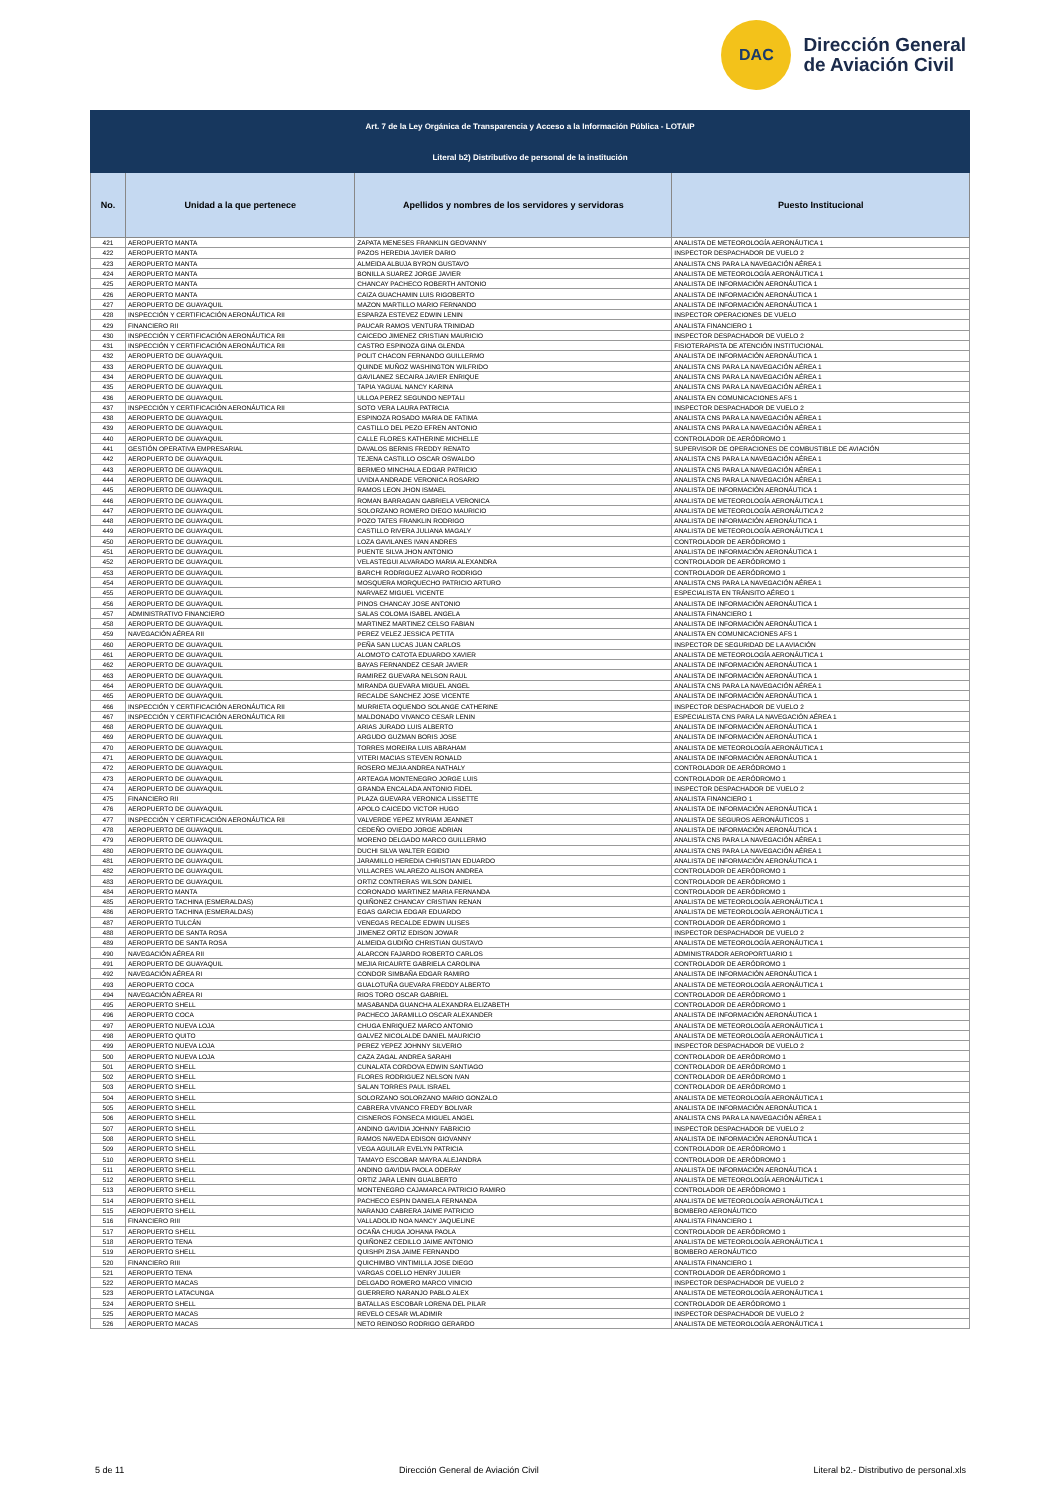DAC
Dirección General
de Aviación Civil
| Art. 7 de la Ley Orgánica de Transparencia y Acceso a la Información Pública - LOTAIP | | | |
| Literal b2) Distributivo de personal de la institución | | | |
| No. | Unidad a la que pertenece | Apellidos y nombres de los servidores y servidoras | Puesto Institucional |
| 421 | AEROPUERTO MANTA | ZAPATA MENESES FRANKLIN GEOVANNY | ANALISTA DE METEOROLOGÍA AERONÁUTICA 1 |
| 422 | AEROPUERTO MANTA | PAZOS HEREDIA JAVIER DARIO | INSPECTOR DESPACHADOR DE VUELO 2 |
| 423 | AEROPUERTO MANTA | ALMEIDA ALBUJA BYRON GUSTAVO | ANALISTA CNS PARA LA NAVEGACIÓN AÉREA 1 |
| 424 | AEROPUERTO MANTA | BONILLA SUAREZ JORGE JAVIER | ANALISTA DE METEOROLOGÍA AERONÁUTICA 1 |
| 425 | AEROPUERTO MANTA | CHANCAY PACHECO ROBERTH ANTONIO | ANALISTA DE INFORMACIÓN AERONÁUTICA 1 |
| 426 | AEROPUERTO MANTA | CAIZA GUACHAMIN LUIS RIGOBERTO | ANALISTA DE INFORMACIÓN AERONÁUTICA 1 |
| 427 | AEROPUERTO DE GUAYAQUIL | MAZON MARTILLO MARIO FERNANDO | ANALISTA DE INFORMACIÓN AERONÁUTICA 1 |
| 428 | INSPECCIÓN Y CERTIFICACIÓN AERONÁUTICA RII | ESPARZA ESTEVEZ EDWIN LENIN | INSPECTOR OPERACIONES DE VUELO |
| 429 | FINANCIERO RII | PAUCAR RAMOS VENTURA TRINIDAD | ANALISTA FINANCIERO 1 |
| 430 | INSPECCIÓN Y CERTIFICACIÓN AERONÁUTICA RII | CAICEDO JIMENEZ CRISTIAN MAURICIO | INSPECTOR DESPACHADOR DE VUELO 2 |
| 431 | INSPECCIÓN Y CERTIFICACIÓN AERONÁUTICA RII | CASTRO ESPINOZA GINA GLENDA | FISIOTERAPISTA DE ATENCIÓN INSTITUCIONAL |
| 432 | AEROPUERTO DE GUAYAQUIL | POLIT CHACON FERNANDO GUILLERMO | ANALISTA DE INFORMACIÓN AERONÁUTICA 1 |
| 433 | AEROPUERTO DE GUAYAQUIL | QUINDE MUÑOZ WASHINGTON WILFRIDO | ANALISTA CNS PARA LA NAVEGACIÓN AÉREA 1 |
| 434 | AEROPUERTO DE GUAYAQUIL | GAVILANEZ SECAIRA JAVIER ENRIQUE | ANALISTA CNS PARA LA NAVEGACIÓN AÉREA 1 |
| 435 | AEROPUERTO DE GUAYAQUIL | TAPIA YAGUAL NANCY KARINA | ANALISTA CNS PARA LA NAVEGACIÓN AÉREA 1 |
| 436 | AEROPUERTO DE GUAYAQUIL | ULLOA PEREZ SEGUNDO NEPTALI | ANALISTA EN COMUNICACIONES AFS 1 |
| 437 | INSPECCIÓN Y CERTIFICACIÓN AERONÁUTICA RII | SOTO VERA LAURA PATRICIA | INSPECTOR DESPACHADOR DE VUELO 2 |
| 438 | AEROPUERTO DE GUAYAQUIL | ESPINOZA ROSADO MARIA DE FATIMA | ANALISTA CNS PARA LA NAVEGACIÓN AÉREA 1 |
| 439 | AEROPUERTO DE GUAYAQUIL | CASTILLO DEL PEZO EFREN ANTONIO | ANALISTA CNS PARA LA NAVEGACIÓN AÉREA 1 |
| 440 | AEROPUERTO DE GUAYAQUIL | CALLE FLORES KATHERINE MICHELLE | CONTROLADOR DE AERÓDROMO 1 |
| 441 | GESTIÓN OPERATIVA EMPRESARIAL | DAVALOS BERNIS FREDDY RENATO | SUPERVISOR DE OPERACIONES DE COMBUSTIBLE DE AVIACIÓN |
| 442 | AEROPUERTO DE GUAYAQUIL | TEJENA CASTILLO OSCAR OSWALDO | ANALISTA CNS PARA LA NAVEGACIÓN AÉREA 1 |
| 443 | AEROPUERTO DE GUAYAQUIL | BERMEO MINCHALA EDGAR PATRICIO | ANALISTA CNS PARA LA NAVEGACIÓN AÉREA 1 |
| 444 | AEROPUERTO DE GUAYAQUIL | UVIDIA ANDRADE VERONICA ROSARIO | ANALISTA CNS PARA LA NAVEGACIÓN AÉREA 1 |
| 445 | AEROPUERTO DE GUAYAQUIL | RAMOS LEON JHON ISMAEL | ANALISTA DE INFORMACIÓN AERONÁUTICA 1 |
| 446 | AEROPUERTO DE GUAYAQUIL | ROMAN BARRAGAN GABRIELA VERONICA | ANALISTA DE METEOROLOGÍA AERONÁUTICA 1 |
| 447 | AEROPUERTO DE GUAYAQUIL | SOLORZANO ROMERO DIEGO MAURICIO | ANALISTA DE METEOROLOGÍA AERONÁUTICA 2 |
| 448 | AEROPUERTO DE GUAYAQUIL | POZO TATES FRANKLIN RODRIGO | ANALISTA DE INFORMACIÓN AERONÁUTICA 1 |
| 449 | AEROPUERTO DE GUAYAQUIL | CASTILLO RIVERA JULIANA MAGALY | ANALISTA DE METEOROLOGÍA AERONÁUTICA 1 |
| 450 | AEROPUERTO DE GUAYAQUIL | LOZA GAVILANES IVAN ANDRES | CONTROLADOR DE AERÓDROMO 1 |
| 451 | AEROPUERTO DE GUAYAQUIL | PUENTE SILVA JHON ANTONIO | ANALISTA DE INFORMACIÓN AERONÁUTICA 1 |
| 452 | AEROPUERTO DE GUAYAQUIL | VELASTEGUI ALVARADO MARIA ALEXANDRA | CONTROLADOR DE AERÓDROMO 1 |
| 453 | AEROPUERTO DE GUAYAQUIL | BARCHI RODRIGUEZ ALVARO RODRIGO | CONTROLADOR DE AERÓDROMO 1 |
| 454 | AEROPUERTO DE GUAYAQUIL | MOSQUERA MORQUECHO PATRICIO ARTURO | ANALISTA CNS PARA LA NAVEGACIÓN AÉREA 1 |
| 455 | AEROPUERTO DE GUAYAQUIL | NARVAEZ MIGUEL VICENTE | ESPECIALISTA EN TRÁNSITO AÉREO 1 |
| 456 | AEROPUERTO DE GUAYAQUIL | PINOS CHANCAY JOSE ANTONIO | ANALISTA DE INFORMACIÓN AERONÁUTICA 1 |
| 457 | ADMINISTRATIVO FINANCIERO | SALAS COLOMA ISABEL ANGELA | ANALISTA FINANCIERO 1 |
| 458 | AEROPUERTO DE GUAYAQUIL | MARTINEZ MARTINEZ CELSO FABIAN | ANALISTA DE INFORMACIÓN AERONÁUTICA 1 |
| 459 | NAVEGACIÓN AÉREA RII | PEREZ VELEZ JESSICA PETITA | ANALISTA EN COMUNICACIONES AFS 1 |
| 460 | AEROPUERTO DE GUAYAQUIL | PEÑA SAN LUCAS JUAN CARLOS | INSPECTOR DE SEGURIDAD DE LA AVIACIÓN |
| 461 | AEROPUERTO DE GUAYAQUIL | ALOMOTO CATOTA EDUARDO XAVIER | ANALISTA DE METEOROLOGÍA AERONÁUTICA 1 |
| 462 | AEROPUERTO DE GUAYAQUIL | BAYAS FERNANDEZ CESAR JAVIER | ANALISTA DE INFORMACIÓN AERONÁUTICA 1 |
| 463 | AEROPUERTO DE GUAYAQUIL | RAMIREZ GUEVARA NELSON RAUL | ANALISTA DE INFORMACIÓN AERONÁUTICA 1 |
| 464 | AEROPUERTO DE GUAYAQUIL | MIRANDA GUEVARA MIGUEL ANGEL | ANALISTA CNS PARA LA NAVEGACIÓN AÉREA 1 |
| 465 | AEROPUERTO DE GUAYAQUIL | RECALDE SANCHEZ JOSE VICENTE | ANALISTA DE INFORMACIÓN AERONÁUTICA 1 |
| 466 | INSPECCIÓN Y CERTIFICACIÓN AERONÁUTICA RII | MURRIETA OQUENDO SOLANGE CATHERINE | INSPECTOR DESPACHADOR DE VUELO 2 |
| 467 | INSPECCIÓN Y CERTIFICACIÓN AERONÁUTICA RII | MALDONADO VIVANCO CESAR LENIN | ESPECIALISTA CNS PARA LA NAVEGACIÓN AÉREA 1 |
| 468 | AEROPUERTO DE GUAYAQUIL | ARIAS JURADO LUIS ALBERTO | ANALISTA DE INFORMACIÓN AERONÁUTICA 1 |
| 469 | AEROPUERTO DE GUAYAQUIL | ARGUDO GUZMAN BORIS JOSE | ANALISTA DE INFORMACIÓN AERONÁUTICA 1 |
| 470 | AEROPUERTO DE GUAYAQUIL | TORRES MOREIRA LUIS ABRAHAM | ANALISTA DE METEOROLOGÍA AERONÁUTICA 1 |
| 471 | AEROPUERTO DE GUAYAQUIL | VITERI MACIAS STEVEN RONALD | ANALISTA DE INFORMACIÓN AERONÁUTICA 1 |
| 472 | AEROPUERTO DE GUAYAQUIL | ROSERO MEJIA ANDREA NATHALY | CONTROLADOR DE AERÓDROMO 1 |
| 473 | AEROPUERTO DE GUAYAQUIL | ARTEAGA MONTENEGRO JORGE LUIS | CONTROLADOR DE AERÓDROMO 1 |
| 474 | AEROPUERTO DE GUAYAQUIL | GRANDA ENCALADA ANTONIO FIDEL | INSPECTOR DESPACHADOR DE VUELO 2 |
| 475 | FINANCIERO RII | PLAZA GUEVARA VERONICA LISSETTE | ANALISTA FINANCIERO 1 |
| 476 | AEROPUERTO DE GUAYAQUIL | APOLO CAICEDO VICTOR HUGO | ANALISTA DE INFORMACIÓN AERONÁUTICA 1 |
| 477 | INSPECCIÓN Y CERTIFICACIÓN AERONÁUTICA RII | VALVERDE YEPEZ MYRIAM JEANNET | ANALISTA DE SEGUROS AERONÁUTICOS 1 |
| 478 | AEROPUERTO DE GUAYAQUIL | CEDEÑO OVIEDO JORGE ADRIAN | ANALISTA DE INFORMACIÓN AERONÁUTICA 1 |
| 479 | AEROPUERTO DE GUAYAQUIL | MORENO DELGADO MARCO GUILLERMO | ANALISTA CNS PARA LA NAVEGACIÓN AÉREA 1 |
| 480 | AEROPUERTO DE GUAYAQUIL | DUCHI SILVA WALTER EGIDIO | ANALISTA CNS PARA LA NAVEGACIÓN AÉREA 1 |
| 481 | AEROPUERTO DE GUAYAQUIL | JARAMILLO HEREDIA CHRISTIAN EDUARDO | ANALISTA DE INFORMACIÓN AERONÁUTICA 1 |
| 482 | AEROPUERTO DE GUAYAQUIL | VILLACRES VALAREZO ALISON ANDREA | CONTROLADOR DE AERÓDROMO 1 |
| 483 | AEROPUERTO DE GUAYAQUIL | ORTIZ CONTRERAS WILSON DANIEL | CONTROLADOR DE AERÓDROMO 1 |
| 484 | AEROPUERTO MANTA | CORONADO MARTINEZ MARIA FERNANDA | CONTROLADOR DE AERÓDROMO 1 |
| 485 | AEROPUERTO TACHINA (ESMERALDAS) | QUIÑONEZ CHANCAY CRISTIAN RENAN | ANALISTA DE METEOROLOGÍA AERONÁUTICA 1 |
| 486 | AEROPUERTO TACHINA (ESMERALDAS) | EGAS GARCIA EDGAR EDUARDO | ANALISTA DE METEOROLOGÍA AERONÁUTICA 1 |
| 487 | AEROPUERTO TULCÁN | VENEGAS RECALDE EDWIN ULISES | CONTROLADOR DE AERÓDROMO 1 |
| 488 | AEROPUERTO DE SANTA ROSA | JIMENEZ ORTIZ EDISON JOWAR | INSPECTOR DESPACHADOR DE VUELO 2 |
| 489 | AEROPUERTO DE SANTA ROSA | ALMEIDA GUDIÑO CHRISTIAN GUSTAVO | ANALISTA DE METEOROLOGÍA AERONÁUTICA 1 |
| 490 | NAVEGACIÓN AÉREA RII | ALARCON FAJARDO ROBERTO CARLOS | ADMINISTRADOR AEROPORTUARIO 1 |
| 491 | AEROPUERTO DE GUAYAQUIL | MEJIA RICAURTE GABRIELA CAROLINA | CONTROLADOR DE AERÓDROMO 1 |
| 492 | NAVEGACIÓN AÉREA RI | CONDOR SIMBAÑA EDGAR RAMIRO | ANALISTA DE INFORMACIÓN AERONÁUTICA 1 |
| 493 | AEROPUERTO COCA | GUALOTUÑA GUEVARA FREDDY ALBERTO | ANALISTA DE METEOROLOGÍA AERONÁUTICA 1 |
| 494 | NAVEGACIÓN AÉREA RI | RIOS TORO OSCAR GABRIEL | CONTROLADOR DE AERÓDROMO 1 |
| 495 | AEROPUERTO SHELL | MASABANDA GUANCHA ALEXANDRA ELIZABETH | CONTROLADOR DE AERÓDROMO 1 |
| 496 | AEROPUERTO COCA | PACHECO JARAMILLO OSCAR ALEXANDER | ANALISTA DE INFORMACIÓN AERONÁUTICA 1 |
| 497 | AEROPUERTO NUEVA LOJA | CHUGA ENRIQUEZ MARCO ANTONIO | ANALISTA DE METEOROLOGÍA AERONÁUTICA 1 |
| 498 | AEROPUERTO QUITO | GALVEZ NICOLALDE DANIEL MAURICIO | ANALISTA DE METEOROLOGÍA AERONÁUTICA 1 |
| 499 | AEROPUERTO NUEVA LOJA | PEREZ YEPEZ JOHNNY SILVERIO | INSPECTOR DESPACHADOR DE VUELO 2 |
| 500 | AEROPUERTO NUEVA LOJA | CAZA ZAGAL ANDREA SARAHI | CONTROLADOR DE AERÓDROMO 1 |
| 501 | AEROPUERTO SHELL | CUNALATA CORDOVA EDWIN SANTIAGO | CONTROLADOR DE AERÓDROMO 1 |
| 502 | AEROPUERTO SHELL | FLORES RODRIGUEZ NELSON IVAN | CONTROLADOR DE AERÓDROMO 1 |
| 503 | AEROPUERTO SHELL | SALAN TORRES PAUL ISRAEL | CONTROLADOR DE AERÓDROMO 1 |
| 504 | AEROPUERTO SHELL | SOLORZANO SOLORZANO MARIO GONZALO | ANALISTA DE METEOROLOGÍA AERONÁUTICA 1 |
| 505 | AEROPUERTO SHELL | CABRERA VIVANCO FREDY BOLIVAR | ANALISTA DE INFORMACIÓN AERONÁUTICA 1 |
| 506 | AEROPUERTO SHELL | CISNEROS FONSECA MIGUEL ANGEL | ANALISTA CNS PARA LA NAVEGACIÓN AÉREA 1 |
| 507 | AEROPUERTO SHELL | ANDINO GAVIDIA JOHNNY FABRICIO | INSPECTOR DESPACHADOR DE VUELO 2 |
| 508 | AEROPUERTO SHELL | RAMOS NAVEDA EDISON GIOVANNY | ANALISTA DE INFORMACIÓN AERONÁUTICA 1 |
| 509 | AEROPUERTO SHELL | VEGA AGUILAR EVELYN PATRICIA | CONTROLADOR DE AERÓDROMO 1 |
| 510 | AEROPUERTO SHELL | TAMAYO ESCOBAR MAYRA ALEJANDRA | CONTROLADOR DE AERÓDROMO 1 |
| 511 | AEROPUERTO SHELL | ANDINO GAVIDIA PAOLA ODERAY | ANALISTA DE INFORMACIÓN AERONÁUTICA 1 |
| 512 | AEROPUERTO SHELL | ORTIZ JARA LENIN GUALBERTO | ANALISTA DE METEOROLOGÍA AERONÁUTICA 1 |
| 513 | AEROPUERTO SHELL | MONTENEGRO CAJAMARCA PATRICIO RAMIRO | CONTROLADOR DE AERÓDROMO 1 |
| 514 | AEROPUERTO SHELL | PACHECO ESPIN DANIELA FERNANDA | ANALISTA DE METEOROLOGÍA AERONÁUTICA 1 |
| 515 | AEROPUERTO SHELL | NARANJO CABRERA JAIME PATRICIO | BOMBERO AERONÁUTICO |
| 516 | FINANCIERO RIII | VALLADOLID NOA NANCY JAQUELINE | ANALISTA FINANCIERO 1 |
| 517 | AEROPUERTO SHELL | OCAÑA CHUGA JOHANA PAOLA | CONTROLADOR DE AERÓDROMO 1 |
| 518 | AEROPUERTO TENA | QUIÑONEZ CEDILLO JAIME ANTONIO | ANALISTA DE METEOROLOGÍA AERONÁUTICA 1 |
| 519 | AEROPUERTO SHELL | QUISHPI ZISA JAIME FERNANDO | BOMBERO AERONÁUTICO |
| 520 | FINANCIERO RIII | QUICHIMBO VINTIMILLA JOSE DIEGO | ANALISTA FINANCIERO 1 |
| 521 | AEROPUERTO TENA | VARGAS COELLO HENRY JULIER | CONTROLADOR DE AERÓDROMO 1 |
| 522 | AEROPUERTO MACAS | DELGADO ROMERO MARCO VINICIO | INSPECTOR DESPACHADOR DE VUELO 2 |
| 523 | AEROPUERTO LATACUNGA | GUERRERO NARANJO PABLO ALEX | ANALISTA DE METEOROLOGÍA AERONÁUTICA 1 |
| 524 | AEROPUERTO SHELL | BATALLAS ESCOBAR LORENA DEL PILAR | CONTROLADOR DE AERÓDROMO 1 |
| 525 | AEROPUERTO MACAS | REVELO CESAR WLADIMIR | INSPECTOR DESPACHADOR DE VUELO 2 |
| 526 | AEROPUERTO MACAS | NETO REINOSO RODRIGO GERARDO | ANALISTA DE METEOROLOGÍA AERONÁUTICA 1 |
5 de 11 Dirección General de Aviación Civil Literal b2.- Distributivo de personal.xls